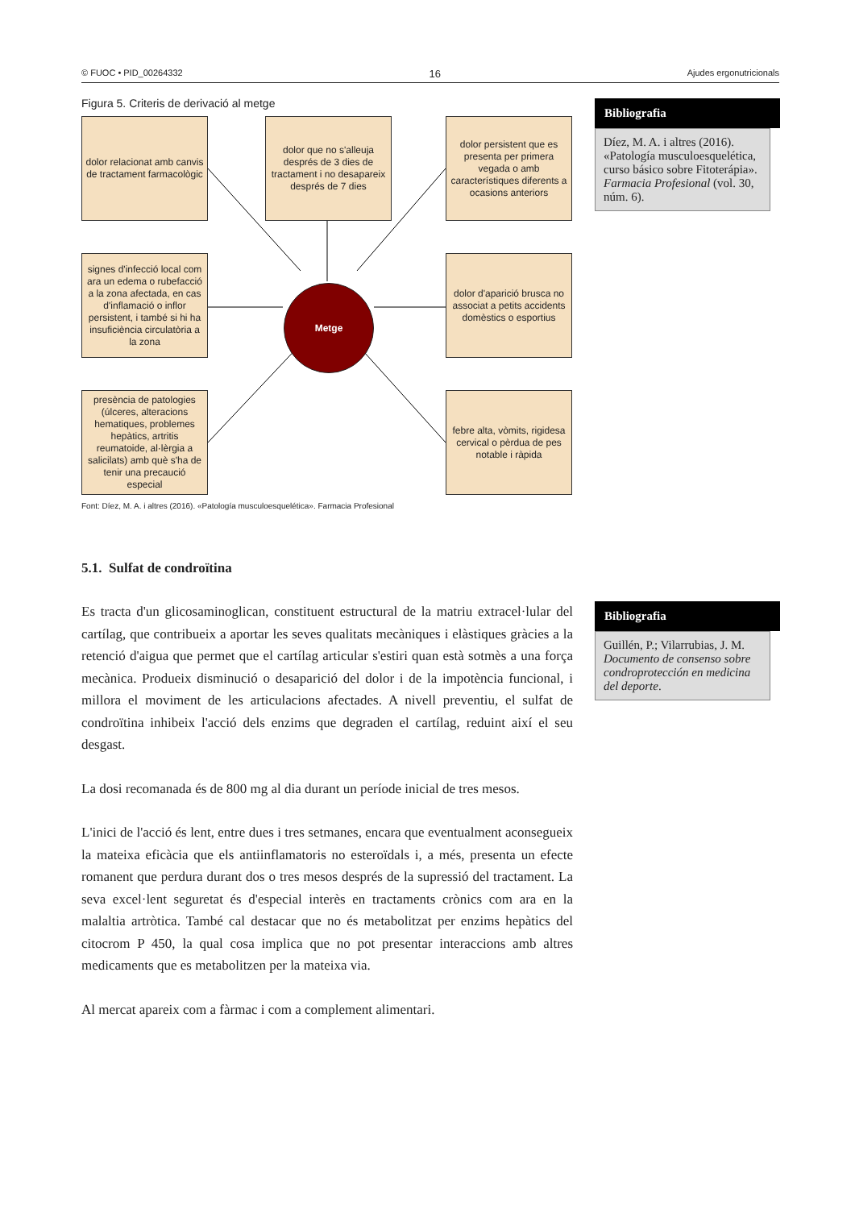© FUOC • PID_00264332 16 Ajudes ergonutricionals
Figura 5. Criteris de derivació al metge
dolor relacionat amb canvis de tractament farmacològic
dolor que no s'alleuja després de 3 dies de tractament i no desapareix després de 7 dies
dolor persistent que es presenta per primera vegada o amb característiques diferents a ocasions anteriors
signes d'infecció local com ara un edema o rubefacció a la zona afectada, en cas d'inflamació o inflor persistent, i també si hi ha insuficiència circulatòria a la zona
Metge
dolor d'aparició brusca no associat a petits accidents domèstics o esportius
presència de patologies (úlceres, alteracions hematiques, problemes hepàtics, artritis reumatoide, al·lèrgia a salicilats) amb què s'ha de tenir una precaució especial
febre alta, vòmits, rigidesa cervical o pèrdua de pes notable i ràpida
Font: Díez, M. A. i altres (2016). «Patología musculoesquelética». Farmacia Profesional
5.1. Sulfat de condroïtina
Es tracta d'un glicosaminoglican, constituent estructural de la matriu extracel·lular del cartílag, que contribueix a aportar les seves qualitats mecàniques i elàstiques gràcies a la retenció d'aigua que permet que el cartílag articular s'estiri quan està sotmès a una força mecànica. Produeix disminució o desaparició del dolor i de la impotència funcional, i millora el moviment de les articulacions afectades. A nivell preventiu, el sulfat de condroïtina inhibeix l'acció dels enzims que degraden el cartílag, reduint així el seu desgast.
La dosi recomanada és de 800 mg al dia durant un període inicial de tres mesos.
L'inici de l'acció és lent, entre dues i tres setmanes, encara que eventualment aconsegueix la mateixa eficàcia que els antiinflamatoris no esteroïdals i, a més, presenta un efecte romanent que perdura durant dos o tres mesos després de la supressió del tractament. La seva excel·lent seguretat és d'especial interès en tractaments crònics com ara en la malaltia artròtica. També cal destacar que no és metabolitzat per enzims hepàtics del citocrom P 450, la qual cosa implica que no pot presentar interaccions amb altres medicaments que es metabolitzen per la mateixa via.
Al mercat apareix com a fàrmac i com a complement alimentari.
Bibliografia
Díez, M. A. i altres (2016). «Patología musculoesquelética, curso básico sobre Fitoterápia». Farmacia Profesional (vol. 30, núm. 6).
Bibliografia
Guillén, P.; Vilarrubias, J. M. Documento de consenso sobre condroprotección en medicina del deporte.